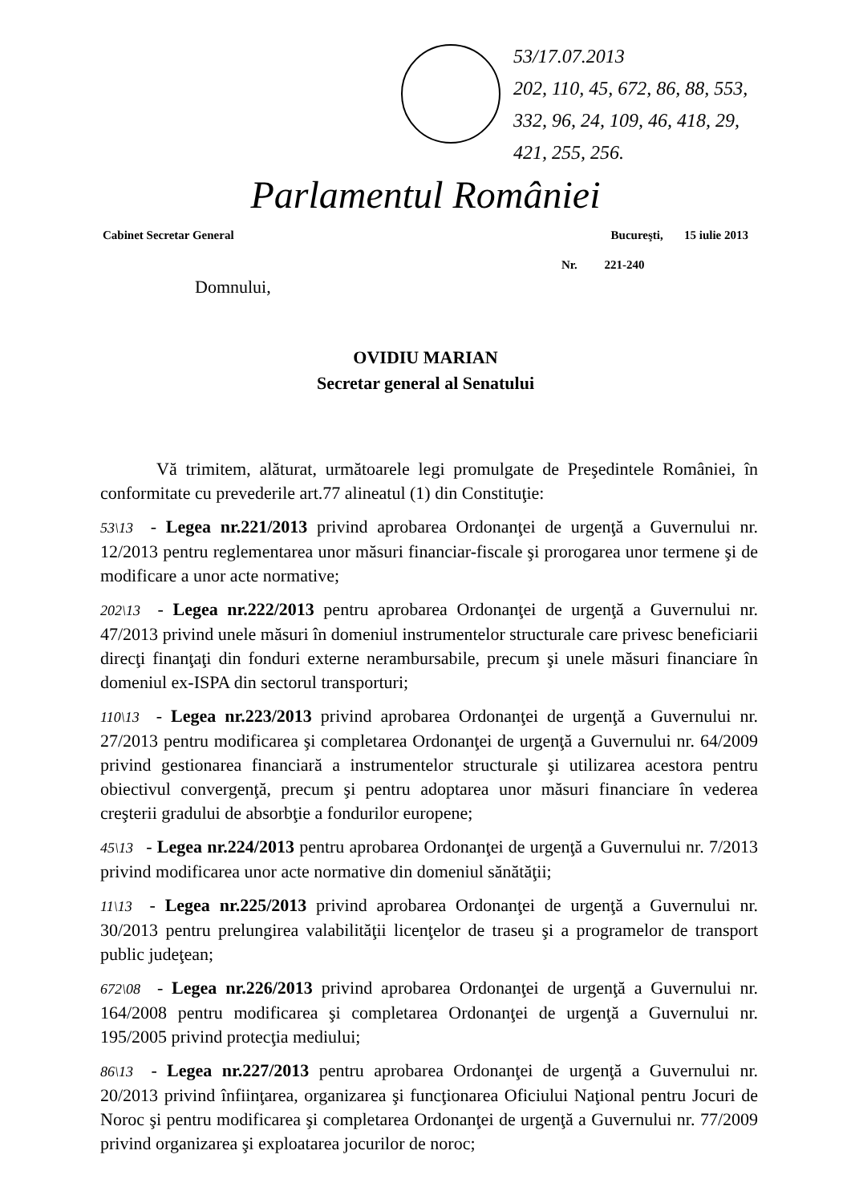53/17.07.2013
202, 110, 45, 672, 86, 88, 553,
332, 96, 24, 109, 46, 418, 29,
421, 255, 256.
Parlamentul României
Cabinet Secretar General Bucureşti, 15 iulie 2013
Nr. 221-240
Domnului,
OVIDIU MARIAN
Secretar general al Senatului
Vă trimitem, alăturat, următoarele legi promulgate de Preşedintele României, în conformitate cu prevederile art.77 alineatul (1) din Constituţie:
53\13 - Legea nr.221/2013 privind aprobarea Ordonanţei de urgenţă a Guvernului nr. 12/2013 pentru reglementarea unor măsuri financiar-fiscale şi prorogarea unor termene şi de modificare a unor acte normative;
202\13 - Legea nr.222/2013 pentru aprobarea Ordonanţei de urgenţă a Guvernului nr. 47/2013 privind unele măsuri în domeniul instrumentelor structurale care privesc beneficiarii direcţi finanţaţi din fonduri externe nerambursabile, precum şi unele măsuri financiare în domeniul ex-ISPA din sectorul transporturi;
110\13 - Legea nr.223/2013 privind aprobarea Ordonanţei de urgenţă a Guvernului nr. 27/2013 pentru modificarea şi completarea Ordonanţei de urgenţă a Guvernului nr. 64/2009 privind gestionarea financiară a instrumentelor structurale şi utilizarea acestora pentru obiectivul convergenţă, precum şi pentru adoptarea unor măsuri financiare în vederea creşterii gradului de absorbţie a fondurilor europene;
45\13 - Legea nr.224/2013 pentru aprobarea Ordonanţei de urgenţă a Guvernului nr. 7/2013 privind modificarea unor acte normative din domeniul sănătăţii;
11\13 - Legea nr.225/2013 privind aprobarea Ordonanţei de urgenţă a Guvernului nr. 30/2013 pentru prelungirea valabilităţii licenţelor de traseu şi a programelor de transport public judeţean;
672\08 - Legea nr.226/2013 privind aprobarea Ordonanţei de urgenţă a Guvernului nr. 164/2008 pentru modificarea şi completarea Ordonanţei de urgenţă a Guvernului nr. 195/2005 privind protecţia mediului;
86\13 - Legea nr.227/2013 pentru aprobarea Ordonanţei de urgenţă a Guvernului nr. 20/2013 privind înfiinţarea, organizarea şi funcţionarea Oficiului Naţional pentru Jocuri de Noroc şi pentru modificarea şi completarea Ordonanţei de urgenţă a Guvernului nr. 77/2009 privind organizarea şi exploatarea jocurilor de noroc;